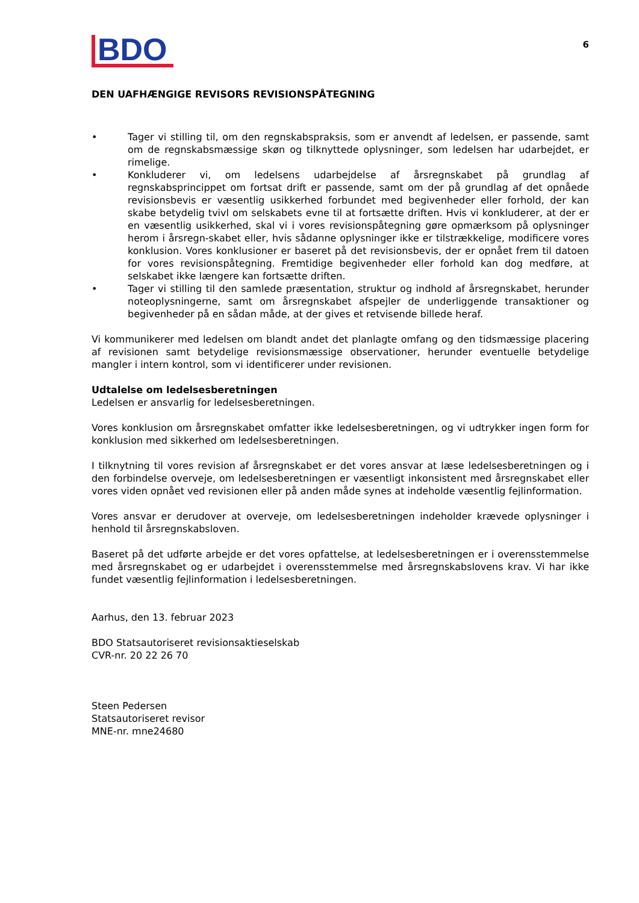BDO
6
DEN UAFHÆNGIGE REVISORS REVISIONSPÅTEGNING
• Tager vi stilling til, om den regnskabspraksis, som er anvendt af ledelsen, er passende, samt om de regnskabsmæssige skøn og tilknyttede oplysninger, som ledelsen har udarbejdet, er rimelige.
• Konkluderer vi, om ledelsens udarbejdelse af årsregnskabet på grundlag af regnskabsprincippet om fortsat drift er passende, samt om der på grundlag af det opnåede revisionsbevis er væsentlig usikkerhed forbundet med begivenheder eller forhold, der kan skabe betydelig tvivl om selskabets evne til at fortsætte driften. Hvis vi konkluderer, at der er en væsentlig usikkerhed, skal vi i vores revisionspåtegning gøre opmærksom på oplysninger herom i årsregn-skabet eller, hvis sådanne oplysninger ikke er tilstrækkelige, modificere vores konklusion. Vores konklusioner er baseret på det revisionsbevis, der er opnået frem til datoen for vores revisionspåtegning. Fremtidige begivenheder eller forhold kan dog medføre, at selskabet ikke længere kan fortsætte driften.
• Tager vi stilling til den samlede præsentation, struktur og indhold af årsregnskabet, herunder noteoplysningerne, samt om årsregnskabet afspejler de underliggende transaktioner og begivenheder på en sådan måde, at der gives et retvisende billede heraf.
Vi kommunikerer med ledelsen om blandt andet det planlagte omfang og den tidsmæssige placering af revisionen samt betydelige revisionsmæssige observationer, herunder eventuelle betydelige mangler i intern kontrol, som vi identificerer under revisionen.
Udtalelse om ledelsesberetningen
Ledelsen er ansvarlig for ledelsesberetningen.
Vores konklusion om årsregnskabet omfatter ikke ledelsesberetningen, og vi udtrykker ingen form for konklusion med sikkerhed om ledelsesberetningen.
I tilknytning til vores revision af årsregnskabet er det vores ansvar at læse ledelsesberetningen og i den forbindelse overveje, om ledelsesberetningen er væsentligt inkonsistent med årsregnskabet eller vores viden opnået ved revisionen eller på anden måde synes at indeholde væsentlig fejlinformation.
Vores ansvar er derudover at overveje, om ledelsesberetningen indeholder krævede oplysninger i henhold til årsregnskabsloven.
Baseret på det udførte arbejde er det vores opfattelse, at ledelsesberetningen er i overensstemmelse med årsregnskabet og er udarbejdet i overensstemmelse med årsregnskabslovens krav. Vi har ikke fundet væsentlig fejlinformation i ledelsesberetningen.
Aarhus, den 13. februar 2023
BDO Statsautoriseret revisionsaktieselskab
CVR-nr. 20 22 26 70
Steen Pedersen
Statsautoriseret revisor
MNE-nr. mne24680